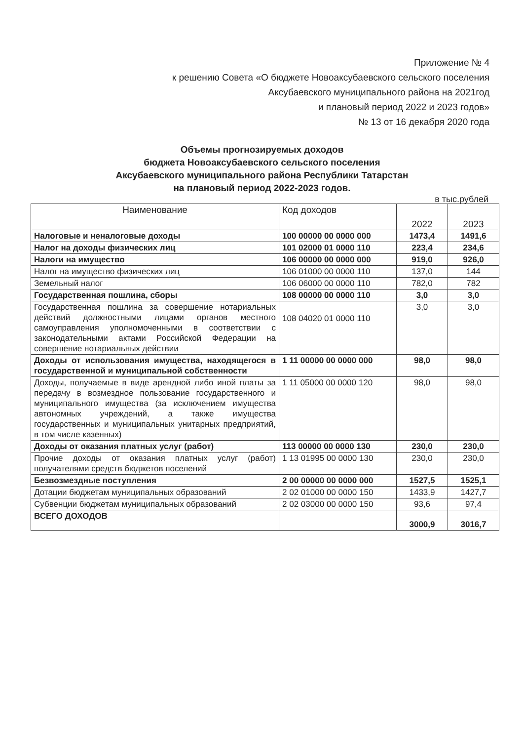Приложение № 4
к решению Совета «О бюджете Новоаксубаевского сельского поселения
Аксубаевского муниципального района на 2021год
и плановый период 2022 и 2023 годов»
№ 13 от 16 декабря 2020 года
Объемы прогнозируемых доходов
бюджета Новоаксубаевского сельского поселения
Аксубаевского муниципального района Республики Татарстан
на плановый период 2022-2023 годов.
в тыс.рублей
| Наименование | Код доходов | 2022 | 2023 |
| --- | --- | --- | --- |
| Налоговые и неналоговые доходы | 100 00000 00 0000 000 | 1473,4 | 1491,6 |
| Налог на доходы физических лиц | 101 02000 01 0000 110 | 223,4 | 234,6 |
| Налоги на имущество | 106 00000 00 0000 000 | 919,0 | 926,0 |
| Налог на имущество физических лиц | 106 01000 00 0000 110 | 137,0 | 144 |
| Земельный налог | 106 06000 00 0000 110 | 782,0 | 782 |
| Государственная пошлина, сборы | 108 00000 00 0000 110 | 3,0 | 3,0 |
| Государственная пошлина за совершение нотариальных действий должностными лицами органов местного самоуправления уполномоченными в соответствии с законодательными актами Российской Федерации на совершение нотариальных действии | 108 04020 01 0000 110 | 3,0 | 3,0 |
| Доходы от использования имущества, находящегося в государственной и муниципальной собственности | 1 11 00000 00 0000 000 | 98,0 | 98,0 |
| Доходы, получаемые в виде арендной либо иной платы за передачу в возмездное пользование государственного и муниципального имущества (за исключением имущества автономных учреждений, а также имущества государственных и муниципальных унитарных предприятий, в том числе казенных) | 1 11 05000 00 0000 120 | 98,0 | 98,0 |
| Доходы от оказания платных услуг (работ) | 113 00000 00 0000 130 | 230,0 | 230,0 |
| Прочие доходы от оказания платных услуг (работ) получателями средств бюджетов поселений | 1 13 01995 00 0000 130 | 230,0 | 230,0 |
| Безвозмездные поступления | 2 00 00000 00 0000 000 | 1527,5 | 1525,1 |
| Дотации бюджетам муниципальных образований | 2 02 01000 00 0000 150 | 1433,9 | 1427,7 |
| Субвенции бюджетам муниципальных образований | 2 02 03000 00 0000 150 | 93,6 | 97,4 |
| ВСЕГО ДОХОДОВ | | 3000,9 | 3016,7 |